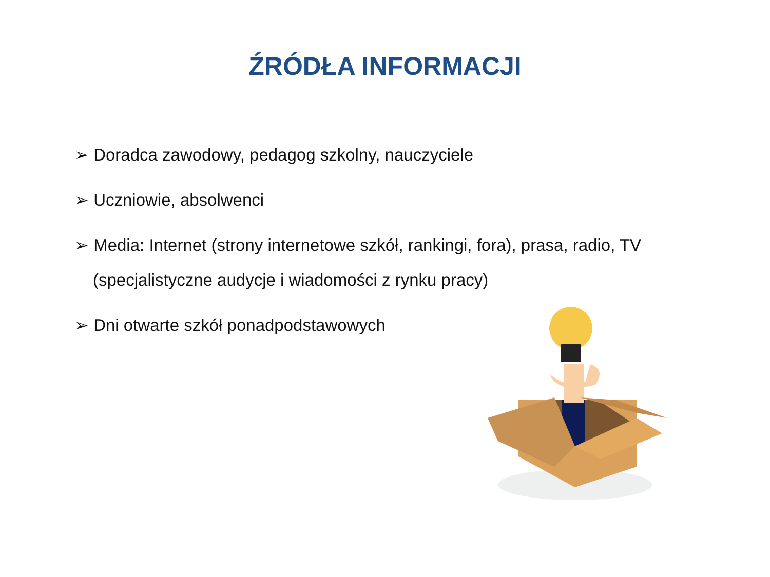ŹRÓDŁA INFORMACJI
➢ Doradca zawodowy, pedagog szkolny, nauczyciele
➢ Uczniowie, absolwenci
➢ Media: Internet (strony internetowe szkół, rankingi, fora), prasa, radio, TV (specjalistyczne audycje i wiadomości z rynku pracy)
➢ Dni otwarte szkół ponadpodstawowych